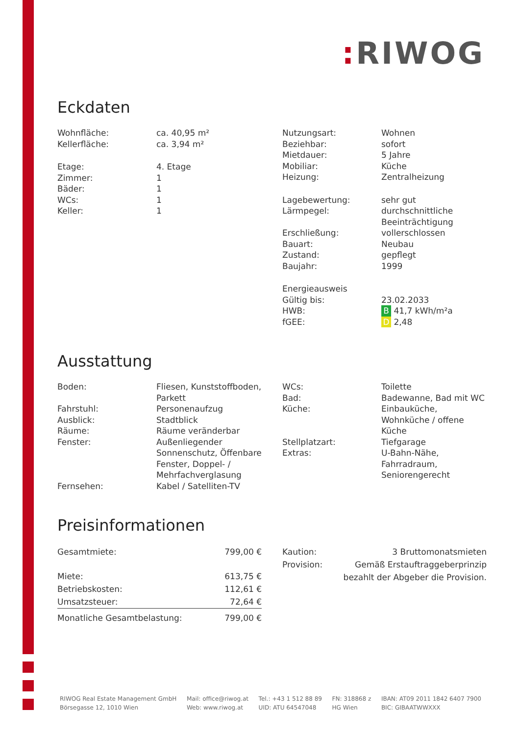: RIWOG
Eckdaten
| Wohnfläche: | ca. 40,95 m² |
| Kellerfläche: | ca. 3,94 m² |
| Etage: | 4. Etage |
| Zimmer: | 1 |
| Bäder: | 1 |
| WCs: | 1 |
| Keller: | 1 |
| Nutzungsart: | Wohnen |
| Beziehbar: | sofort |
| Mietdauer: | 5 Jahre |
| Mobiliar: | Küche |
| Heizung: | Zentralheizung |
| Lagebewertung: | sehr gut |
| Lärmpegel: | durchschnittliche Beeinträchtigung |
| Erschließung: | vollerschlossen |
| Bauart: | Neubau |
| Zustand: | gepflegt |
| Baujahr: | 1999 |
| Energieausweis | |
| Gültig bis: | 23.02.2033 |
| HWB: | B 41,7 kWh/m²a |
| fGEE: | D 2,48 |
Ausstattung
| Boden: | Fliesen, Kunststoffboden, Parkett |
| Fahrstuhl: | Personenaufzug |
| Ausblick: | Stadtblick |
| Räume: | Räume veränderbar |
| Fenster: | Außenliegender Sonnenschutz, Öffenbare Fenster, Doppel- / Mehrfachverglasung |
| Fernsehen: | Kabel / Satelliten-TV |
| WCs: | Toilette |
| Bad: | Badewanne, Bad mit WC |
| Küche: | Einbauküche, Wohnküche / offene Küche |
| Stellplatzart: | Tiefgarage |
| Extras: | U-Bahn-Nähe, Fahrradraum, Seniorengerecht |
Preisinformationen
| Gesamtmiete: | 799,00 € |
| Miete: | 613,75 € |
| Betriebskosten: | 112,61 € |
| Umsatzsteuer: | 72,64 € |
| Monatliche Gesamtbelastung: | 799,00 € |
| Kaution: | 3 Bruttomonatsmieten |
| Provision: | Gemäß Erstauftraggeberprinzip bezahlt der Abgeber die Provision. |
RIWOG Real Estate Management GmbH
Börsegasse 12, 1010 Wien
Mail: office@riwog.at
Web: www.riwog.at
Tel.: +43 1 512 88 89
UID: ATU 64547048
FN: 318868 z
HG Wien
IBAN: AT09 2011 1842 6407 7900
BIC: GIBAATWWXXX